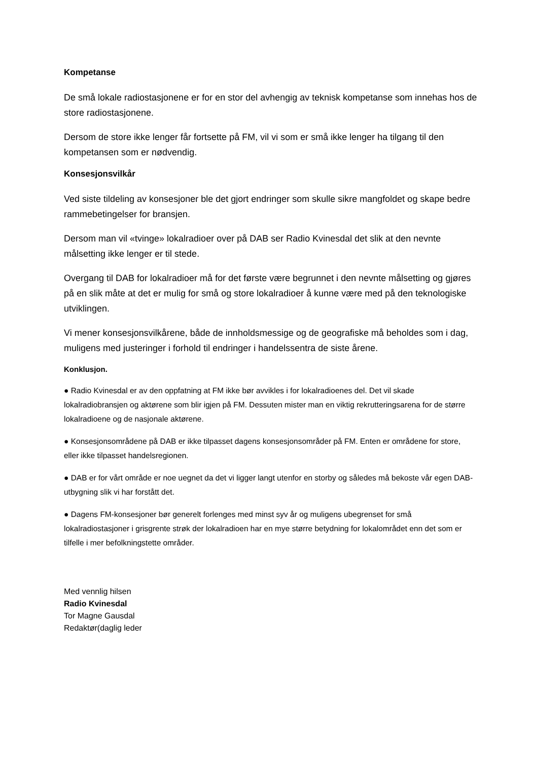Kompetanse
De små lokale radiostasjonene er for en stor del avhengig av teknisk kompetanse som innehas hos de store radiostasjonene.
Dersom de store ikke lenger får fortsette på FM, vil vi som er små ikke lenger ha tilgang til den kompetansen som er nødvendig.
Konsesjonsvilkår
Ved siste tildeling av konsesjoner ble det gjort endringer som skulle sikre mangfoldet og skape bedre rammebetingelser for bransjen.
Dersom man vil «tvinge» lokalradioer over på DAB ser Radio Kvinesdal det slik at den nevnte målsetting ikke lenger er til stede.
Overgang til DAB for lokalradioer må for det første være begrunnet i den nevnte målsetting og gjøres på en slik måte at det er mulig for små og store lokalradioer å kunne være med på den teknologiske utviklingen.
Vi mener konsesjonsvilkårene, både de innholdsmessige og de geografiske må beholdes som i dag, muligens med justeringer i forhold til endringer i handelssentra de siste årene.
Konklusjon.
● Radio Kvinesdal er av den oppfatning at FM ikke bør avvikles i for lokalradioenes del. Det vil skade lokalradiobransjen og aktørene som blir igjen på FM. Dessuten mister man en viktig rekrutteringsarena for de større lokalradioene og de nasjonale aktørene.
● Konsesjonsområdene på DAB er ikke tilpasset dagens konsesjonsområder på FM. Enten er områdene for store, eller ikke tilpasset handelsregionen.
● DAB er for vårt område er noe uegnet da det vi ligger langt utenfor en storby og således må bekoste vår egen DAB-utbygning slik vi har forstått det.
● Dagens FM-konsesjoner bør generelt forlenges med minst syv år og muligens ubegrenset for små lokalradiostasjoner i grisgrente strøk der lokalradioen har en mye større betydning for lokalområdet enn det som er tilfelle i mer befolkningstette områder.
Med vennlig hilsen
Radio Kvinesdal
Tor Magne Gausdal
Redaktør(daglig leder